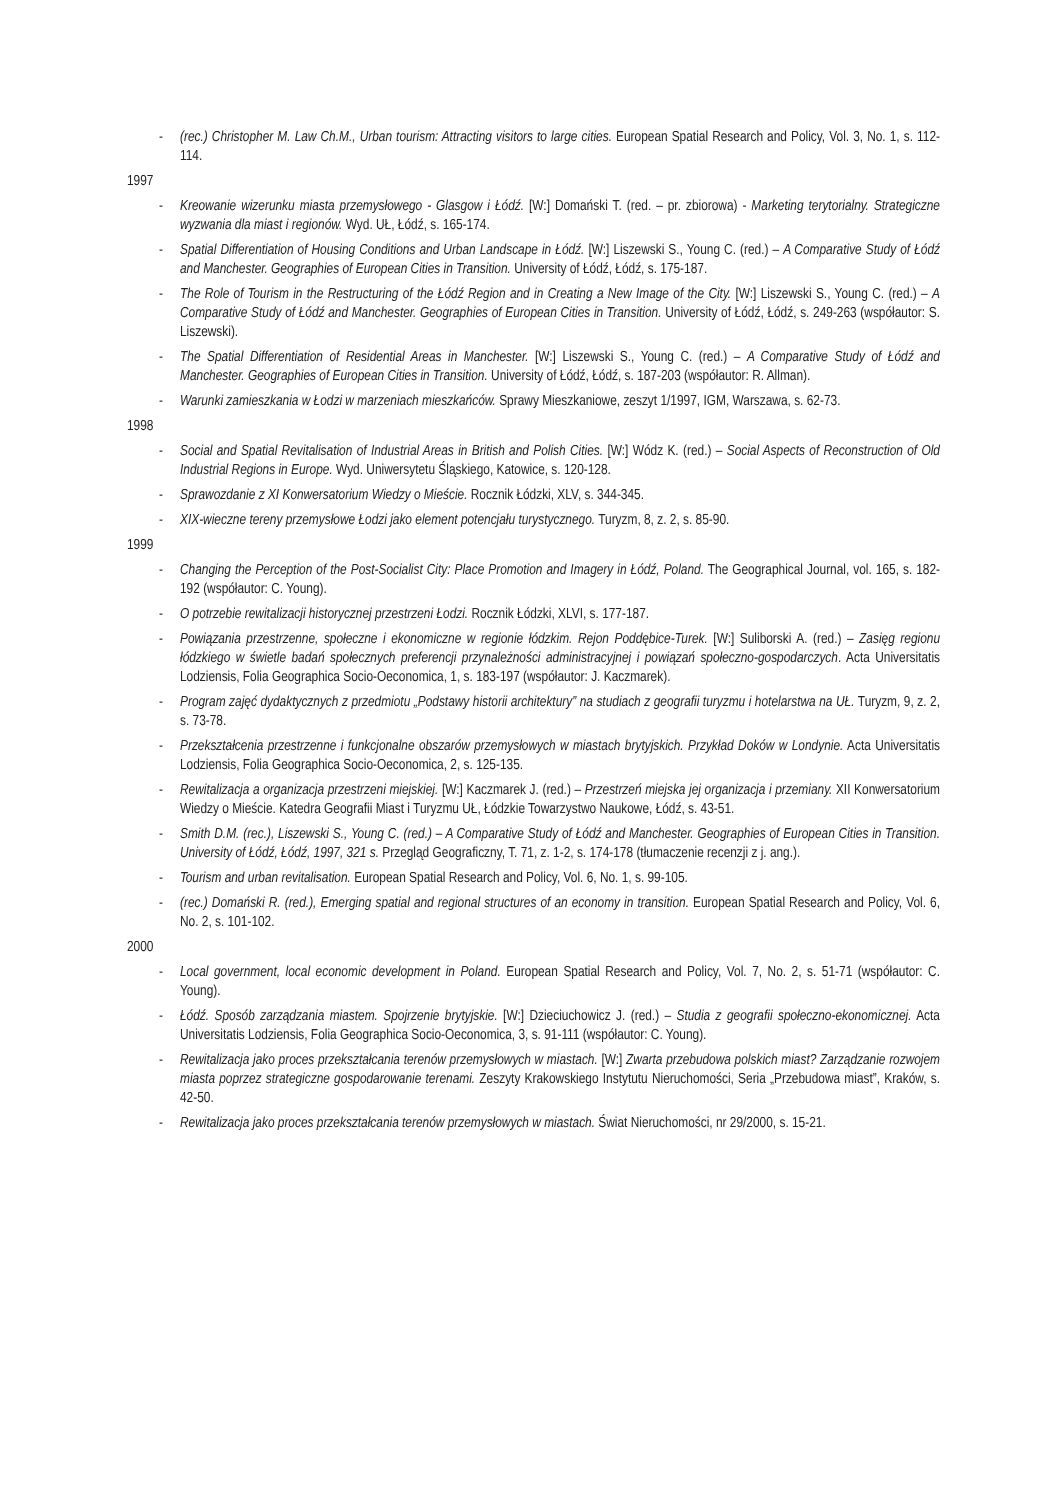- (rec.) Christopher M. Law Ch.M., Urban tourism: Attracting visitors to large cities. European Spatial Research and Policy, Vol. 3, No. 1, s. 112-114.
1997
- Kreowanie wizerunku miasta przemysłowego - Glasgow i Łódź. [W:] Domański T. (red. – pr. zbiorowa) - Marketing terytorialny. Strategiczne wyzwania dla miast i regionów. Wyd. UŁ, Łódź, s. 165-174.
- Spatial Differentiation of Housing Conditions and Urban Landscape in Łódź. [W:] Liszewski S., Young C. (red.) – A Comparative Study of Łódź and Manchester. Geographies of European Cities in Transition. University of Łódź, Łódź, s. 175-187.
- The Role of Tourism in the Restructuring of the Łódź Region and in Creating a New Image of the City. [W:] Liszewski S., Young C. (red.) – A Comparative Study of Łódź and Manchester. Geographies of European Cities in Transition. University of Łódź, Łódź, s. 249-263 (współautor: S. Liszewski).
- The Spatial Differentiation of Residential Areas in Manchester. [W:] Liszewski S., Young C. (red.) – A Comparative Study of Łódź and Manchester. Geographies of European Cities in Transition. University of Łódź, Łódź, s. 187-203 (współautor: R. Allman).
- Warunki zamieszkania w Łodzi w marzeniach mieszkańców. Sprawy Mieszkaniowe, zeszyt 1/1997, IGM, Warszawa, s. 62-73.
1998
- Social and Spatial Revitalisation of Industrial Areas in British and Polish Cities. [W:] Wódz K. (red.) – Social Aspects of Reconstruction of Old Industrial Regions in Europe. Wyd. Uniwersytetu Śląskiego, Katowice, s. 120-128.
- Sprawozdanie z XI Konwersatorium Wiedzy o Mieście. Rocznik Łódzki, XLV, s. 344-345.
- XIX-wieczne tereny przemysłowe Łodzi jako element potencjału turystycznego. Turyzm, 8, z. 2, s. 85-90.
1999
- Changing the Perception of the Post-Socialist City: Place Promotion and Imagery in Łódź, Poland. The Geographical Journal, vol. 165, s. 182-192 (współautor: C. Young).
- O potrzebie rewitalizacji historycznej przestrzeni Łodzi. Rocznik Łódzki, XLVI, s. 177-187.
- Powiązania przestrzenne, społeczne i ekonomiczne w regionie łódzkim. Rejon Poddębice-Turek. [W:] Suliborski A. (red.) – Zasięg regionu łódzkiego w świetle badań społecznych preferencji przynależności administracyjnej i powiązań społeczno-gospodarczych. Acta Universitatis Lodziensis, Folia Geographica Socio-Oeconomica, 1, s. 183-197 (współautor: J. Kaczmarek).
- Program zajęć dydaktycznych z przedmiotu „Podstawy historii architektury” na studiach z geografii turyzmu i hotelarstwa na UŁ. Turyzm, 9, z. 2, s. 73-78.
- Przekształcenia przestrzenne i funkcjonalne obszarów przemysłowych w miastach brytyjskich. Przykład Doków w Londynie. Acta Universitatis Lodziensis, Folia Geographica Socio-Oeconomica, 2, s. 125-135.
- Rewitalizacja a organizacja przestrzeni miejskiej. [W:] Kaczmarek J. (red.) – Przestrzeń miejska jej organizacja i przemiany. XII Konwersatorium Wiedzy o Mieście. Katedra Geografii Miast i Turyzmu UŁ, Łódzkie Towarzystwo Naukowe, Łódź, s. 43-51.
- Smith D.M. (rec.), Liszewski S., Young C. (red.) – A Comparative Study of Łódź and Manchester. Geographies of European Cities in Transition. University of Łódź, Łódź, 1997, 321 s. Przegląd Geograficzny, T. 71, z. 1-2, s. 174-178 (tłumaczenie recenzji z j. ang.).
- Tourism and urban revitalisation. European Spatial Research and Policy, Vol. 6, No. 1, s. 99-105.
- (rec.) Domański R. (red.), Emerging spatial and regional structures of an economy in transition. European Spatial Research and Policy, Vol. 6, No. 2, s. 101-102.
2000
- Local government, local economic development in Poland. European Spatial Research and Policy, Vol. 7, No. 2, s. 51-71 (współautor: C. Young).
- Łódź. Sposób zarządzania miastem. Spojrzenie brytyjskie. [W:] Dzieciuchowicz J. (red.) – Studia z geografii społeczno-ekonomicznej. Acta Universitatis Lodziensis, Folia Geographica Socio-Oeconomica, 3, s. 91-111 (współautor: C. Young).
- Rewitalizacja jako proces przekształcania terenów przemysłowych w miastach. [W:] Zwarta przebudowa polskich miast? Zarządzanie rozwojem miasta poprzez strategiczne gospodarowanie terenami. Zeszyty Krakowskiego Instytutu Nieruchomości, Seria „Przebudowa miast”, Kraków, s. 42-50.
- Rewitalizacja jako proces przekształcania terenów przemysłowych w miastach. Świat Nieruchomości, nr 29/2000, s. 15-21.